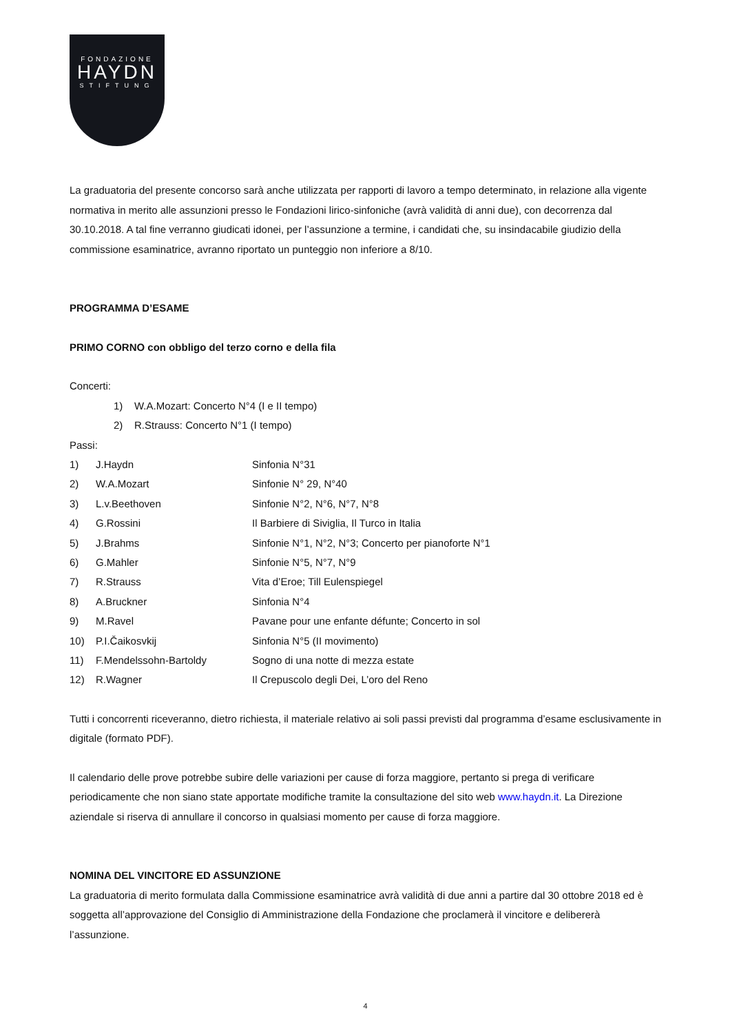FONDAZIONE
HAYDN
STIFTUNG
La graduatoria del presente concorso sarà anche utilizzata per rapporti di lavoro a tempo determinato, in relazione alla vigente normativa in merito alle assunzioni presso le Fondazioni lirico-sinfoniche (avrà validità di anni due), con decorrenza dal 30.10.2018. A tal fine verranno giudicati idonei, per l’assunzione a termine, i candidati che, su insindacabile giudizio della commissione esaminatrice, avranno riportato un punteggio non inferiore a 8/10.
PROGRAMMA D’ESAME
PRIMO CORNO con obbligo del terzo corno e della fila
Concerti:
1) W.A.Mozart: Concerto N°4 (I e II tempo)
2) R.Strauss: Concerto N°1 (I tempo)
Passi:
| 1) | J.Haydn | Sinfonia N°31 |
| 2) | W.A.Mozart | Sinfonie N° 29, N°40 |
| 3) | L.v.Beethoven | Sinfonie N°2, N°6, N°7, N°8 |
| 4) | G.Rossini | Il Barbiere di Siviglia, Il Turco in Italia |
| 5) | J.Brahms | Sinfonie N°1, N°2, N°3; Concerto per pianoforte N°1 |
| 6) | G.Mahler | Sinfonie N°5, N°7, N°9 |
| 7) | R.Strauss | Vita d’Eroe; Till Eulenspiegel |
| 8) | A.Bruckner | Sinfonia N°4 |
| 9) | M.Ravel | Pavane pour une enfante défunte; Concerto in sol |
| 10) | P.I.Čaikosvkij | Sinfonia N°5 (II movimento) |
| 11) | F.Mendelssohn-Bartoldy | Sogno di una notte di mezza estate |
| 12) | R.Wagner | Il Crepuscolo degli Dei, L’oro del Reno |
Tutti i concorrenti riceveranno, dietro richiesta, il materiale relativo ai soli passi previsti dal programma d’esame esclusivamente in digitale (formato PDF).
Il calendario delle prove potrebbe subire delle variazioni per cause di forza maggiore, pertanto si prega di verificare periodicamente che non siano state apportate modifiche tramite la consultazione del sito web www.haydn.it. La Direzione aziendale si riserva di annullare il concorso in qualsiasi momento per cause di forza maggiore.
NOMINA DEL VINCITORE ED ASSUNZIONE
La graduatoria di merito formulata dalla Commissione esaminatrice avrà validità di due anni a partire dal 30 ottobre 2018 ed è soggetta all’approvazione del Consiglio di Amministrazione della Fondazione che proclamerà il vincitore e delibererà l’assunzione.
4